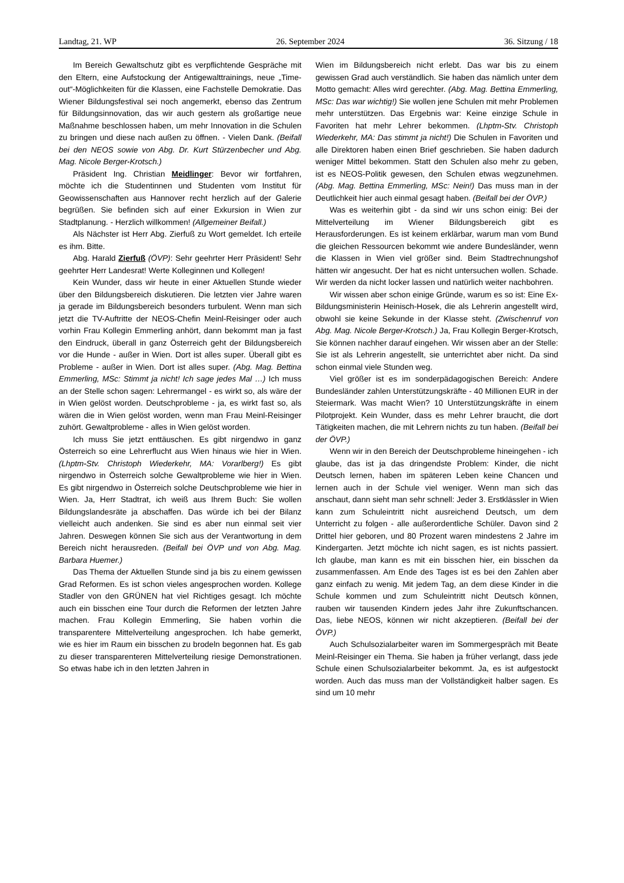Landtag, 21. WP 26. September 2024 36. Sitzung / 18
Im Bereich Gewaltschutz gibt es verpflichtende Gespräche mit den Eltern, eine Aufstockung der Antigewalttrainings, neue „Time-out“-Möglichkeiten für die Klassen, eine Fachstelle Demokratie. Das Wiener Bildungsfestival sei noch angemerkt, ebenso das Zentrum für Bildungsinnovation, das wir auch gestern als großartige neue Maßnahme beschlossen haben, um mehr Innovation in die Schulen zu bringen und diese nach außen zu öffnen. - Vielen Dank. (Beifall bei den NEOS sowie von Abg. Dr. Kurt Stürzenbecher und Abg. Mag. Nicole Berger-Krotsch.)
Präsident Ing. Christian Meidlinger: Bevor wir fortfahren, möchte ich die Studentinnen und Studenten vom Institut für Geowissenschaften aus Hannover recht herzlich auf der Galerie begrüßen. Sie befinden sich auf einer Exkursion in Wien zur Stadtplanung. - Herzlich willkommen! (Allgemeiner Beifall.)
Als Nächster ist Herr Abg. Zierfuß zu Wort gemeldet. Ich erteile es ihm. Bitte.
Abg. Harald Zierfuß (ÖVP): Sehr geehrter Herr Präsident! Sehr geehrter Herr Landesrat! Werte Kolleginnen und Kollegen!
Kein Wunder, dass wir heute in einer Aktuellen Stunde wieder über den Bildungsbereich diskutieren. Die letzten vier Jahre waren ja gerade im Bildungsbereich besonders turbulent. Wenn man sich jetzt die TV-Auftritte der NEOS-Chefin Meinl-Reisinger oder auch vorhin Frau Kollegin Emmerling anhört, dann bekommt man ja fast den Eindruck, überall in ganz Österreich geht der Bildungsbereich vor die Hunde - außer in Wien. Dort ist alles super. Überall gibt es Probleme - außer in Wien. Dort ist alles super. (Abg. Mag. Bettina Emmerling, MSc: Stimmt ja nicht! Ich sage jedes Mal …) Ich muss an der Stelle schon sagen: Lehrermangel - es wirkt so, als wäre der in Wien gelöst worden. Deutschprobleme - ja, es wirkt fast so, als wären die in Wien gelöst worden, wenn man Frau Meinl-Reisinger zuhört. Gewaltprobleme - alles in Wien gelöst worden.
Ich muss Sie jetzt enttäuschen. Es gibt nirgendwo in ganz Österreich so eine Lehrerflucht aus Wien hinaus wie hier in Wien. (Lhptm-Stv. Christoph Wiederkehr, MA: Vorarlberg!) Es gibt nirgendwo in Österreich solche Gewaltprobleme wie hier in Wien. Es gibt nirgendwo in Österreich solche Deutschprobleme wie hier in Wien. Ja, Herr Stadtrat, ich weiß aus Ihrem Buch: Sie wollen Bildungslandesräte ja abschaffen. Das würde ich bei der Bilanz vielleicht auch andenken. Sie sind es aber nun einmal seit vier Jahren. Deswegen können Sie sich aus der Verantwortung in dem Bereich nicht herausreden. (Beifall bei ÖVP und von Abg. Mag. Barbara Huemer.)
Das Thema der Aktuellen Stunde sind ja bis zu einem gewissen Grad Reformen. Es ist schon vieles angesprochen worden. Kollege Stadler von den GRÜNEN hat viel Richtiges gesagt. Ich möchte auch ein bisschen eine Tour durch die Reformen der letzten Jahre machen. Frau Kollegin Emmerling, Sie haben vorhin die transparentere Mittelverteilung angesprochen. Ich habe gemerkt, wie es hier im Raum ein bisschen zu brodeln begonnen hat. Es gab zu dieser transparenteren Mittelverteilung riesige Demonstrationen. So etwas habe ich in den letzten Jahren in
Wien im Bildungsbereich nicht erlebt. Das war bis zu einem gewissen Grad auch verständlich. Sie haben das nämlich unter dem Motto gemacht: Alles wird gerechter. (Abg. Mag. Bettina Emmerling, MSc: Das war wichtig!) Sie wollen jene Schulen mit mehr Problemen mehr unterstützen. Das Ergebnis war: Keine einzige Schule in Favoriten hat mehr Lehrer bekommen. (Lhptm-Stv. Christoph Wiederkehr, MA: Das stimmt ja nicht!) Die Schulen in Favoriten und alle Direktoren haben einen Brief geschrieben. Sie haben dadurch weniger Mittel bekommen. Statt den Schulen also mehr zu geben, ist es NEOS-Politik gewesen, den Schulen etwas wegzunehmen. (Abg. Mag. Bettina Emmerling, MSc: Nein!) Das muss man in der Deutlichkeit hier auch einmal gesagt haben. (Beifall bei der ÖVP.)
Was es weiterhin gibt - da sind wir uns schon einig: Bei der Mittelverteilung im Wiener Bildungsbereich gibt es Herausforderungen. Es ist keinem erklärbar, warum man vom Bund die gleichen Ressourcen bekommt wie andere Bundesländer, wenn die Klassen in Wien viel größer sind. Beim Stadtrechnungshof hätten wir angesucht. Der hat es nicht untersuchen wollen. Schade. Wir werden da nicht locker lassen und natürlich weiter nachbohren.
Wir wissen aber schon einige Gründe, warum es so ist: Eine Ex-Bildungsministerin Heinisch-Hosek, die als Lehrerin angestellt wird, obwohl sie keine Sekunde in der Klasse steht. (Zwischenruf von Abg. Mag. Nicole Berger-Krotsch.) Ja, Frau Kollegin Berger-Krotsch, Sie können nachher darauf eingehen. Wir wissen aber an der Stelle: Sie ist als Lehrerin angestellt, sie unterrichtet aber nicht. Da sind schon einmal viele Stunden weg.
Viel größer ist es im sonderpädagogischen Bereich: Andere Bundesländer zahlen Unterstützungskräfte - 40 Millionen EUR in der Steiermark. Was macht Wien? 10 Unterstützungskräfte in einem Pilotprojekt. Kein Wunder, dass es mehr Lehrer braucht, die dort Tätigkeiten machen, die mit Lehrern nichts zu tun haben. (Beifall bei der ÖVP.)
Wenn wir in den Bereich der Deutschprobleme hineingehen - ich glaube, das ist ja das dringendste Problem: Kinder, die nicht Deutsch lernen, haben im späteren Leben keine Chancen und lernen auch in der Schule viel weniger. Wenn man sich das anschaut, dann sieht man sehr schnell: Jeder 3. Erstklässler in Wien kann zum Schuleintritt nicht ausreichend Deutsch, um dem Unterricht zu folgen - alle außerordentliche Schüler. Davon sind 2 Drittel hier geboren, und 80 Prozent waren mindestens 2 Jahre im Kindergarten. Jetzt möchte ich nicht sagen, es ist nichts passiert. Ich glaube, man kann es mit ein bisschen hier, ein bisschen da zusammenfassen. Am Ende des Tages ist es bei den Zahlen aber ganz einfach zu wenig. Mit jedem Tag, an dem diese Kinder in die Schule kommen und zum Schuleintritt nicht Deutsch können, rauben wir tausenden Kindern jedes Jahr ihre Zukunftschancen. Das, liebe NEOS, können wir nicht akzeptieren. (Beifall bei der ÖVP.)
Auch Schulsozialarbeiter waren im Sommergespräch mit Beate Meinl-Reisinger ein Thema. Sie haben ja früher verlangt, dass jede Schule einen Schulsozialarbeiter bekommt. Ja, es ist aufgestockt worden. Auch das muss man der Vollständigkeit halber sagen. Es sind um 10 mehr